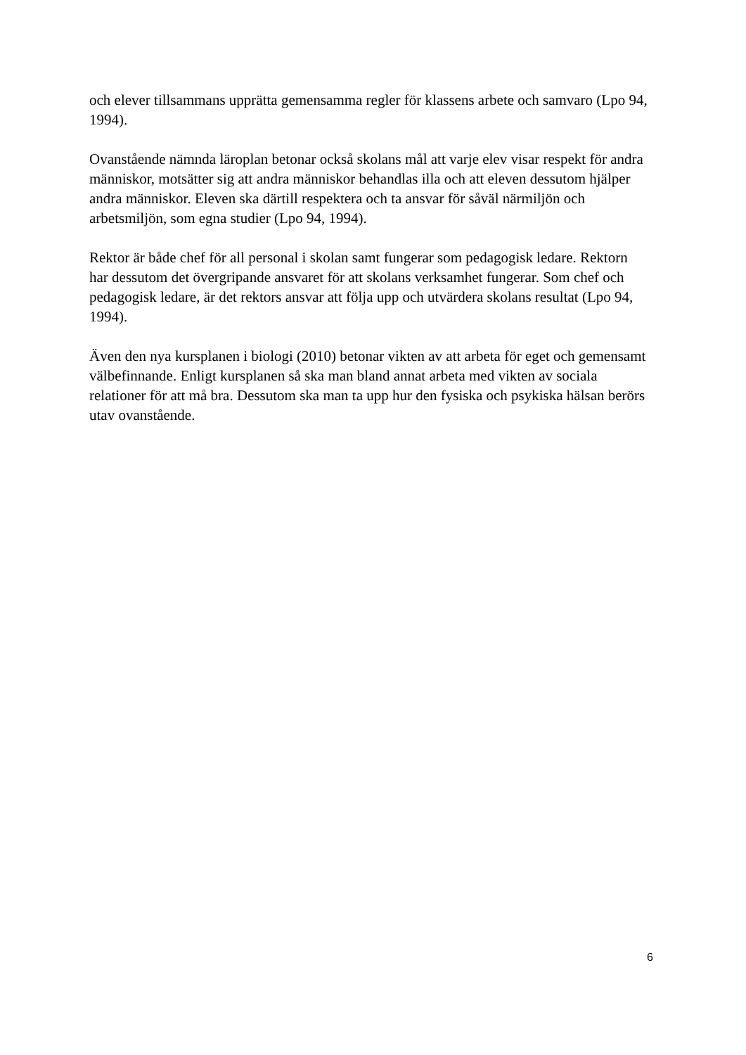och elever tillsammans upprätta gemensamma regler för klassens arbete och samvaro (Lpo 94,
1994).
Ovanstående nämnda läroplan betonar också skolans mål att varje elev visar respekt för andra
människor, motsätter sig att andra människor behandlas illa och att eleven dessutom hjälper
andra människor. Eleven ska därtill respektera och ta ansvar för såväl närmiljön och
arbetsmiljön, som egna studier (Lpo 94, 1994).
Rektor är både chef för all personal i skolan samt fungerar som pedagogisk ledare. Rektorn
har dessutom det övergripande ansvaret för att skolans verksamhet fungerar. Som chef och
pedagogisk ledare, är det rektors ansvar att följa upp och utvärdera skolans resultat (Lpo 94,
1994).
Även den nya kursplanen i biologi (2010) betonar vikten av att arbeta för eget och gemensamt
välbefinnande. Enligt kursplanen så ska man bland annat arbeta med vikten av sociala
relationer för att må bra. Dessutom ska man ta upp hur den fysiska och psykiska hälsan berörs
utav ovanstående.
6